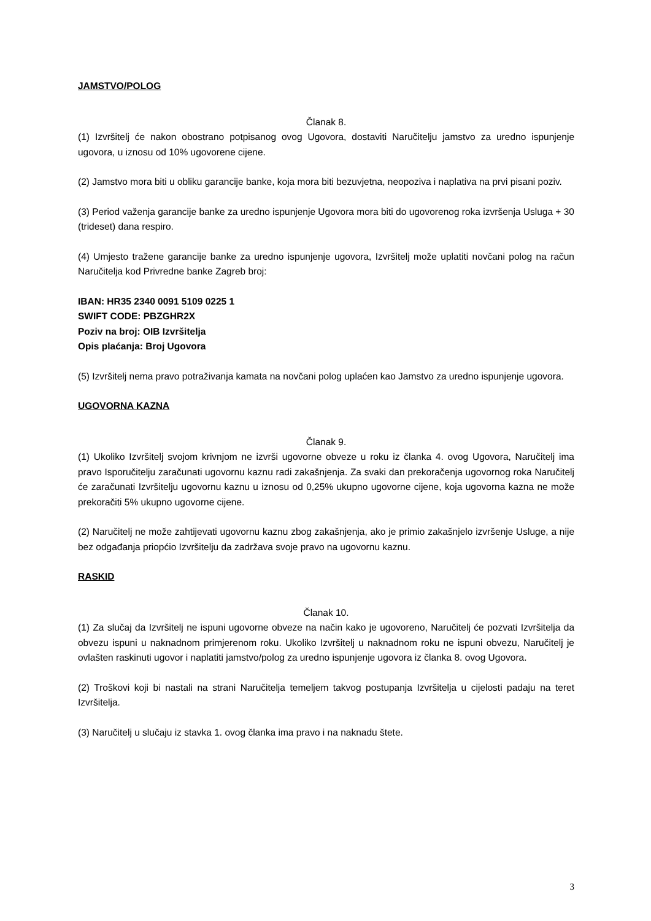JAMSTVO/POLOG
Članak 8.
(1) Izvršitelj će nakon obostrano potpisanog ovog Ugovora, dostaviti Naručitelju jamstvo za uredno ispunjenje ugovora, u iznosu od 10% ugovorene cijene.
(2) Jamstvo mora biti u obliku garancije banke, koja mora biti bezuvjetna, neopoziva i naplativa na prvi pisani poziv.
(3) Period važenja garancije banke za uredno ispunjenje Ugovora mora biti do ugovorenog roka izvršenja Usluga + 30 (trideset) dana respiro.
(4) Umjesto tražene garancije banke za uredno ispunjenje ugovora, Izvršitelj može uplatiti novčani polog na račun Naručitelja kod Privredne banke Zagreb broj:
IBAN: HR35 2340 0091 5109 0225 1
SWIFT CODE: PBZGHR2X
Poziv na broj: OIB Izvršitelja
Opis plaćanja: Broj Ugovora
(5) Izvršitelj nema pravo potraživanja kamata na novčani polog uplaćen kao Jamstvo za uredno ispunjenje ugovora.
UGOVORNA KAZNA
Članak 9.
(1) Ukoliko Izvršitelj svojom krivnjom ne izvrši ugovorne obveze u roku iz članka 4. ovog Ugovora, Naručitelj ima pravo Isporučitelju zaračunati ugovornu kaznu radi zakašnjenja. Za svaki dan prekoračenja ugovornog roka Naručitelj će zaračunati Izvršitelju ugovornu kaznu u iznosu od 0,25% ukupno ugovorne cijene, koja ugovorna kazna ne može prekoračiti 5% ukupno ugovorne cijene.
(2) Naručitelj ne može zahtijevati ugovornu kaznu zbog zakašnjenja, ako je primio zakašnjelo izvršenje Usluge, a nije bez odgađanja priopćio Izvršitelju da zadržava svoje pravo na ugovornu kaznu.
RASKID
Članak 10.
(1) Za slučaj da Izvršitelj ne ispuni ugovorne obveze na način kako je ugovoreno, Naručitelj će pozvati Izvršitelja da obvezu ispuni u naknadnom primjerenom roku. Ukoliko Izvršitelj u naknadnom roku ne ispuni obvezu, Naručitelj je ovlašten raskinuti ugovor i naplatiti jamstvo/polog za uredno ispunjenje ugovora iz članka 8. ovog Ugovora.
(2) Troškovi koji bi nastali na strani Naručitelja temeljem takvog postupanja Izvršitelja u cijelosti padaju na teret Izvršitelja.
(3) Naručitelj u slučaju iz stavka 1. ovog članka ima pravo i na naknadu štete.
3